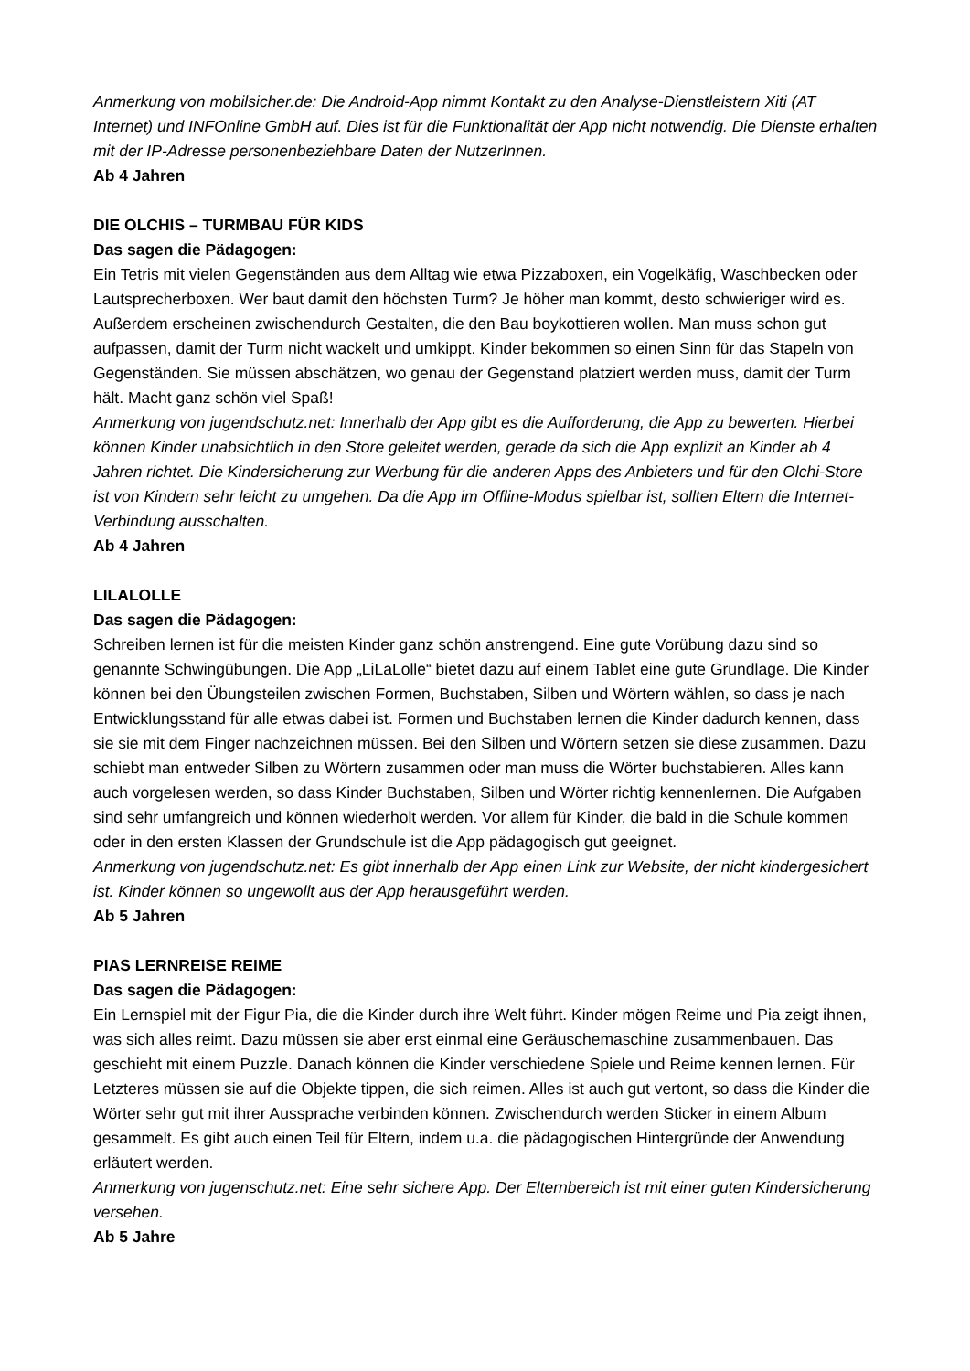Anmerkung von mobilsicher.de: Die Android-App nimmt Kontakt zu den Analyse-Dienstleistern Xiti (AT Internet) und INFOnline GmbH auf. Dies ist für die Funktionalität der App nicht notwendig. Die Dienste erhalten mit der IP-Adresse personenbeziehbare Daten der NutzerInnen.
Ab 4 Jahren
DIE OLCHIS – TURMBAU FÜR KIDS
Das sagen die Pädagogen:
Ein Tetris mit vielen Gegenständen aus dem Alltag wie etwa Pizzaboxen, ein Vogelkäfig, Waschbecken oder Lautsprecherboxen. Wer baut damit den höchsten Turm? Je höher man kommt, desto schwieriger wird es. Außerdem erscheinen zwischendurch Gestalten, die den Bau boykottieren wollen. Man muss schon gut aufpassen, damit der Turm nicht wackelt und umkippt. Kinder bekommen so einen Sinn für das Stapeln von Gegenständen. Sie müssen abschätzen, wo genau der Gegenstand platziert werden muss, damit der Turm hält. Macht ganz schön viel Spaß!
Anmerkung von jugendschutz.net: Innerhalb der App gibt es die Aufforderung, die App zu bewerten. Hierbei können Kinder unabsichtlich in den Store geleitet werden, gerade da sich die App explizit an Kinder ab 4 Jahren richtet. Die Kindersicherung zur Werbung für die anderen Apps des Anbieters und für den Olchi-Store ist von Kindern sehr leicht zu umgehen. Da die App im Offline-Modus spielbar ist, sollten Eltern die Internet-Verbindung ausschalten.
Ab 4 Jahren
LILALOLLE
Das sagen die Pädagogen:
Schreiben lernen ist für die meisten Kinder ganz schön anstrengend. Eine gute Vorübung dazu sind so genannte Schwingübungen. Die App „LiLaLolle“ bietet dazu auf einem Tablet eine gute Grundlage. Die Kinder können bei den Übungsteilen zwischen Formen, Buchstaben, Silben und Wörtern wählen, so dass je nach Entwicklungsstand für alle etwas dabei ist. Formen und Buchstaben lernen die Kinder dadurch kennen, dass sie sie mit dem Finger nachzeichnen müssen. Bei den Silben und Wörtern setzen sie diese zusammen. Dazu schiebt man entweder Silben zu Wörtern zusammen oder man muss die Wörter buchstabieren. Alles kann auch vorgelesen werden, so dass Kinder Buchstaben, Silben und Wörter richtig kennenlernen. Die Aufgaben sind sehr umfangreich und können wiederholt werden. Vor allem für Kinder, die bald in die Schule kommen oder in den ersten Klassen der Grundschule ist die App pädagogisch gut geeignet.
Anmerkung von jugendschutz.net: Es gibt innerhalb der App einen Link zur Website, der nicht kindergesichert ist. Kinder können so ungewollt aus der App herausgeführt werden.
Ab 5 Jahren
PIAS LERNREISE REIME
Das sagen die Pädagogen:
Ein Lernspiel mit der Figur Pia, die die Kinder durch ihre Welt führt. Kinder mögen Reime und Pia zeigt ihnen, was sich alles reimt. Dazu müssen sie aber erst einmal eine Geräuschemaschine zusammenbauen. Das geschieht mit einem Puzzle. Danach können die Kinder verschiedene Spiele und Reime kennen lernen. Für Letzteres müssen sie auf die Objekte tippen, die sich reimen. Alles ist auch gut vertont, so dass die Kinder die Wörter sehr gut mit ihrer Aussprache verbinden können. Zwischendurch werden Sticker in einem Album gesammelt. Es gibt auch einen Teil für Eltern, indem u.a. die pädagogischen Hintergründe der Anwendung erläutert werden.
Anmerkung von jugenschutz.net: Eine sehr sichere App. Der Elternbereich ist mit einer guten Kindersicherung versehen.
Ab 5 Jahre